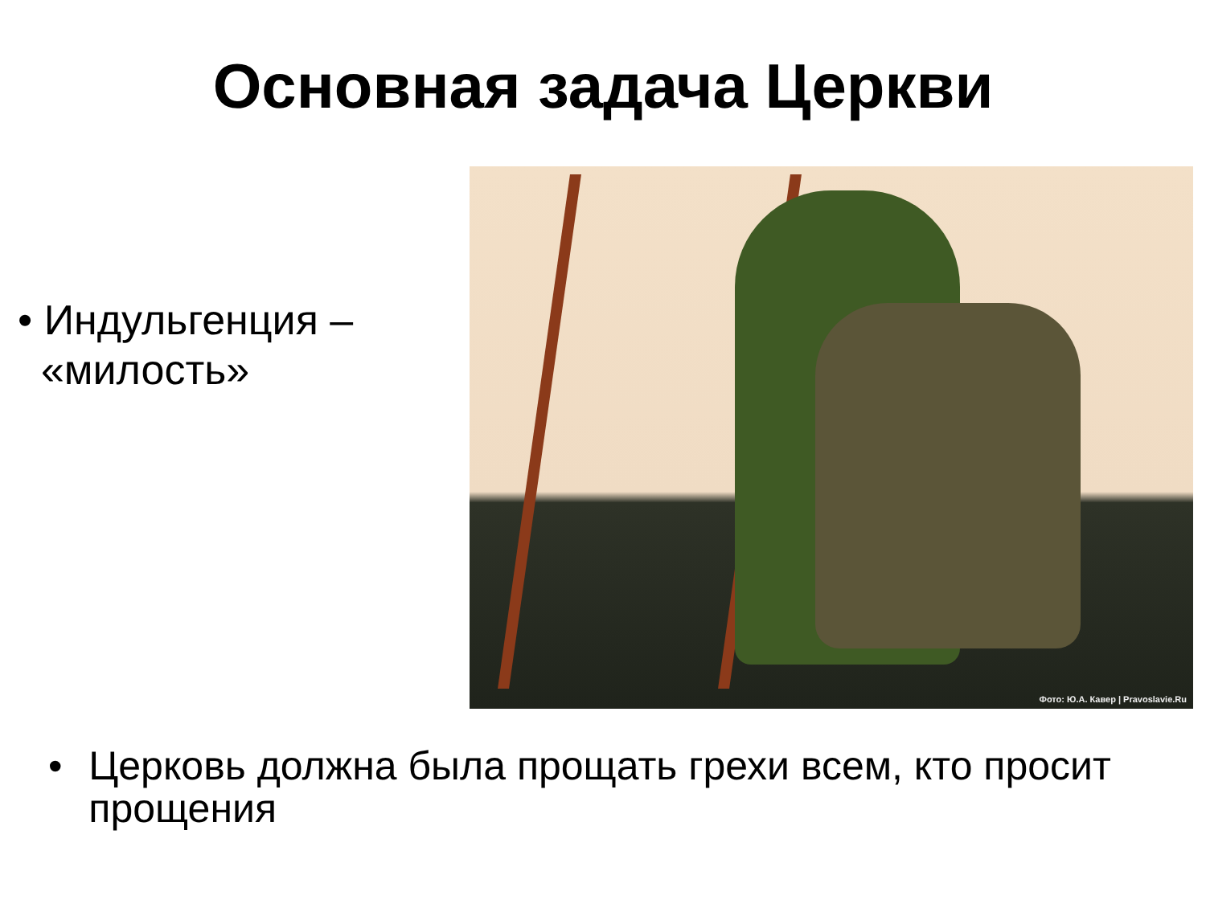Основная задача Церкви
• Индульгенция –
«милость»
Фото: Ю.А. Кавер | Pravoslavie.Ru
• Церковь должна была прощать грехи всем, кто просит прощения